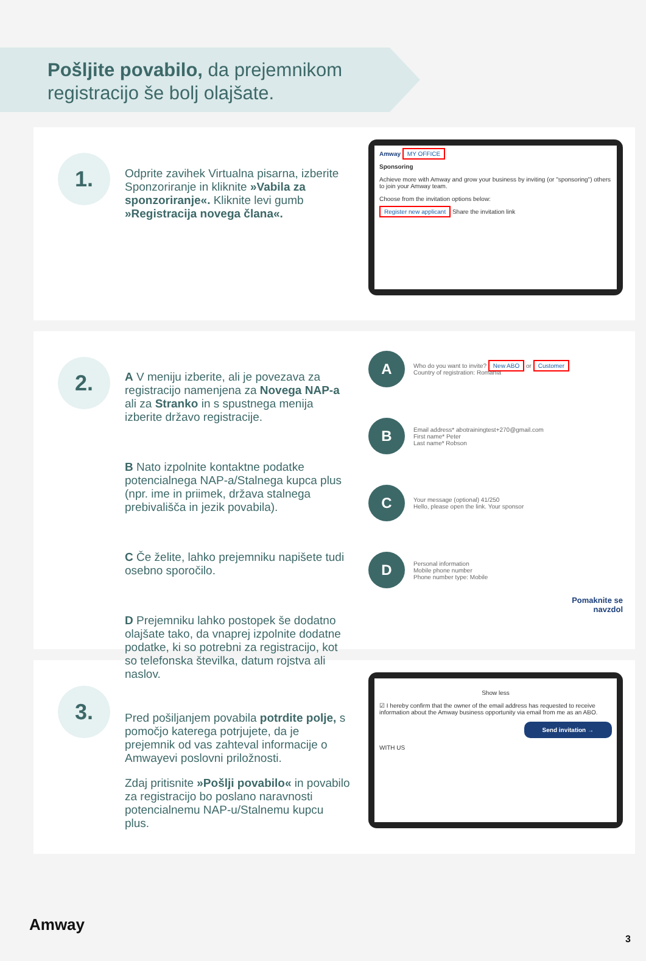Pošljite povabilo, da prejemnikom registracijo še bolj olajšate.
1.
Odprite zavihek Virtualna pisarna, izberite Sponzoriranje in kliknite »Vabila za sponzoriranje«. Kliknite levi gumb »Registracija novega člana«.
Amway MY OFFICE
Sponsoring
Achieve more with Amway and grow your business by inviting (or "sponsoring") others to join your Amway team.
Choose from the invitation options below:
Register new applicant Share the invitation link
2.
A V meniju izberite, ali je povezava za registracijo namenjena za Novega NAP-a ali za Stranko in s spustnega menija izberite državo registracije.
B Nato izpolnite kontaktne podatke potencialnega NAP-a/Stalnega kupca plus (npr. ime in priimek, država stalnega prebivališča in jezik povabila).
C Če želite, lahko prejemniku napišete tudi osebno sporočilo.
D Prejemniku lahko postopek še dodatno olajšate tako, da vnaprej izpolnite dodatne podatke, ki so potrebni za registracijo, kot so telefonska številka, datum rojstva ali naslov.
A
Who do you want to invite? New ABO or Customer
Country of registration: Romania
B
Email address* abotrainingtest+270@gmail.com
First name* Peter
Last name* Robson
C
Your message (optional) 41/250
Hello, please open the link. Your sponsor
D
Personal information
Mobile phone number
Phone number type: Mobile
Pomaknite se
navzdol
3.
Pred pošiljanjem povabila potrdite polje, s pomočjo katerega potrjujete, da je prejemnik od vas zahteval informacije o Amwayevi poslovni priložnosti.
Zdaj pritisnite »Pošlji povabilo« in povabilo za registracijo bo poslano naravnosti potencialnemu NAP-u/Stalnemu kupcu plus.
Show less
☑ I hereby confirm that the owner of the email address has requested to receive information about the Amway business opportunity via email from me as an ABO.
Send invitation →
WITH US
Amway
3